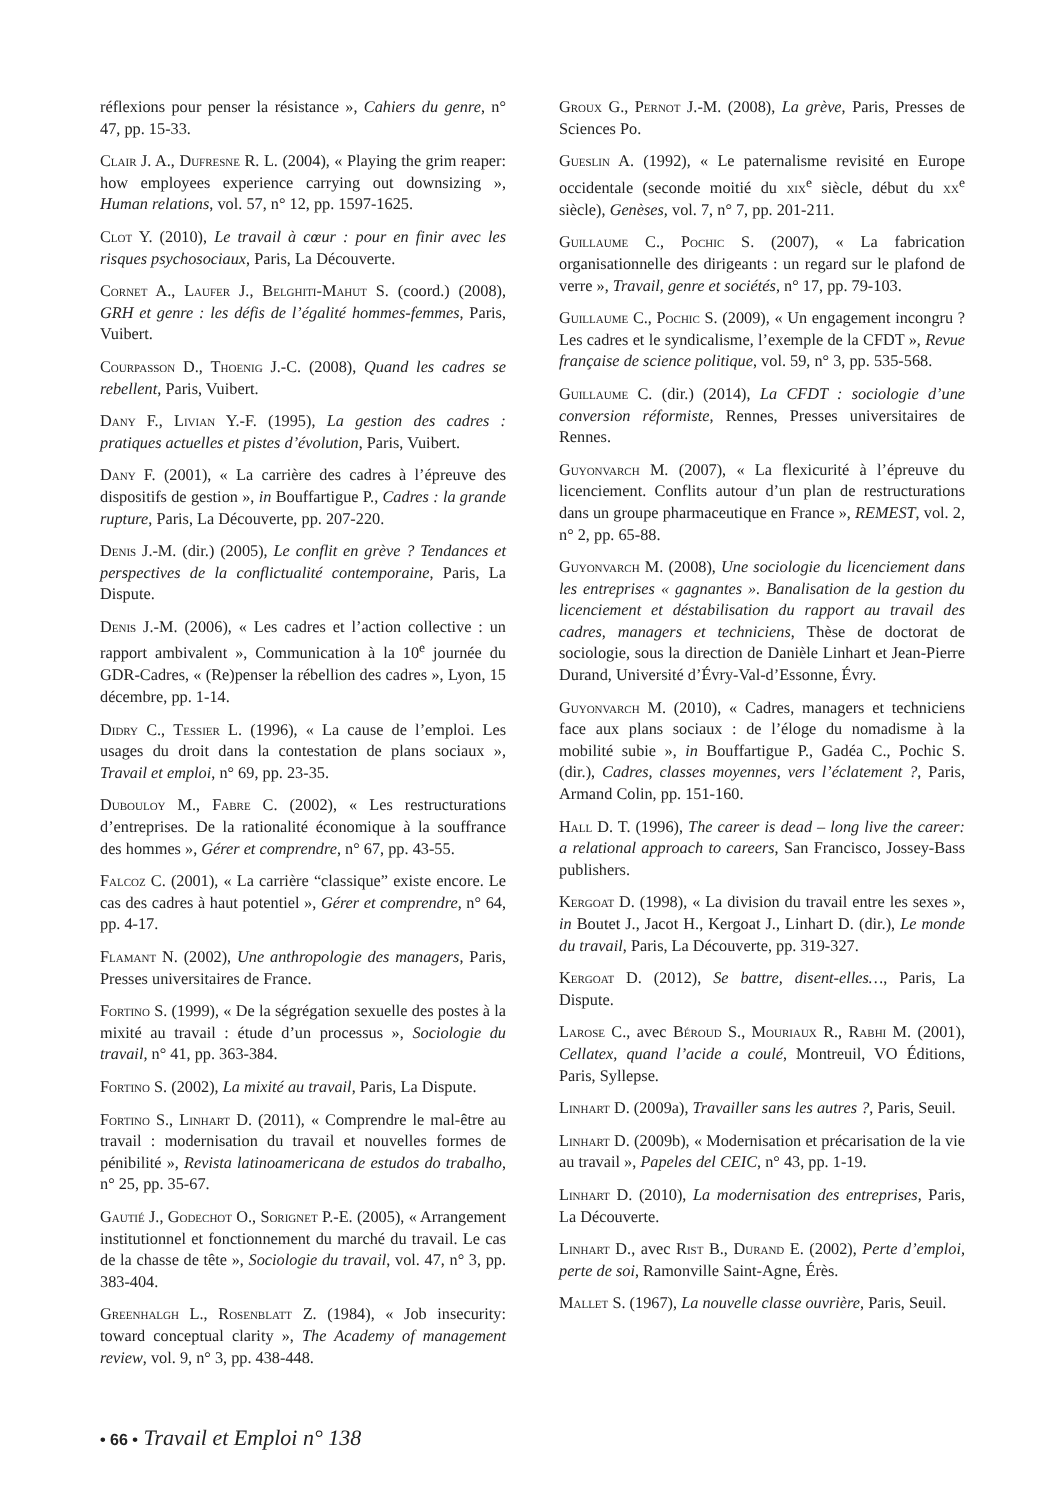réflexions pour penser la résistance », Cahiers du genre, n° 47, pp. 15-33.
Clair J. A., Dufresne R. L. (2004), « Playing the grim reaper: how employees experience carrying out downsizing », Human relations, vol. 57, n° 12, pp. 1597-1625.
Clot Y. (2010), Le travail à cœur : pour en finir avec les risques psychosociaux, Paris, La Découverte.
Cornet A., Laufer J., Belghiti-Mahut S. (coord.) (2008), GRH et genre : les défis de l’égalité hommes-femmes, Paris, Vuibert.
Courpasson D., Thoenig J.-C. (2008), Quand les cadres se rebellent, Paris, Vuibert.
Dany F., Livian Y.-F. (1995), La gestion des cadres : pratiques actuelles et pistes d’évolution, Paris, Vuibert.
Dany F. (2001), « La carrière des cadres à l’épreuve des dispositifs de gestion », in Bouffartigue P., Cadres : la grande rupture, Paris, La Découverte, pp. 207-220.
Denis J.-M. (dir.) (2005), Le conflit en grève ? Tendances et perspectives de la conflictualité contemporaine, Paris, La Dispute.
Denis J.-M. (2006), « Les cadres et l’action collective : un rapport ambivalent », Communication à la 10<sup>e</sup> journée du GDR-Cadres, « (Re)penser la rébellion des cadres », Lyon, 15 décembre, pp. 1-14.
Didry C., Tessier L. (1996), « La cause de l’emploi. Les usages du droit dans la contestation de plans sociaux », Travail et emploi, n° 69, pp. 23-35.
Dubouloy M., Fabre C. (2002), « Les restructurations d’entreprises. De la rationalité économique à la souffrance des hommes », Gérer et comprendre, n° 67, pp. 43-55.
Falcoz C. (2001), « La carrière “classique” existe encore. Le cas des cadres à haut potentiel », Gérer et comprendre, n° 64, pp. 4-17.
Flamant N. (2002), Une anthropologie des managers, Paris, Presses universitaires de France.
Fortino S. (1999), « De la ségrégation sexuelle des postes à la mixité au travail : étude d’un processus », Sociologie du travail, n° 41, pp. 363-384.
Fortino S. (2002), La mixité au travail, Paris, La Dispute.
Fortino S., Linhart D. (2011), « Comprendre le mal-être au travail : modernisation du travail et nouvelles formes de pénibilité », Revista latinoamericana de estudos do trabalho, n° 25, pp. 35-67.
Gautié J., Godechot O., Sorignet P.-E. (2005), « Arrangement institutionnel et fonctionnement du marché du travail. Le cas de la chasse de tête », Sociologie du travail, vol. 47, n° 3, pp. 383-404.
Greenhalgh L., Rosenblatt Z. (1984), « Job insecurity: toward conceptual clarity », The Academy of management review, vol. 9, n° 3, pp. 438-448.
Groux G., Pernot J.-M. (2008), La grève, Paris, Presses de Sciences Po.
Gueslin A. (1992), « Le paternalisme revisité en Europe occidentale (seconde moitié du xix<sup>e</sup> siècle, début du xx<sup>e</sup> siècle), Genèses, vol. 7, n° 7, pp. 201-211.
Guillaume C., Pochic S. (2007), « La fabrication organisationnelle des dirigeants : un regard sur le plafond de verre », Travail, genre et sociétés, n° 17, pp. 79-103.
Guillaume C., Pochic S. (2009), « Un engagement incongru ? Les cadres et le syndicalisme, l’exemple de la CFDT », Revue française de science politique, vol. 59, n° 3, pp. 535-568.
Guillaume C. (dir.) (2014), La CFDT : sociologie d’une conversion réformiste, Rennes, Presses universitaires de Rennes.
Guyonvarch M. (2007), « La flexicurité à l’épreuve du licenciement. Conflits autour d’un plan de restructurations dans un groupe pharmaceutique en France », REMEST, vol. 2, n° 2, pp. 65-88.
Guyonvarch M. (2008), Une sociologie du licenciement dans les entreprises « gagnantes ». Banalisation de la gestion du licenciement et déstabilisation du rapport au travail des cadres, managers et techniciens, Thèse de doctorat de sociologie, sous la direction de Danièle Linhart et Jean-Pierre Durand, Université d’Évry-Val-d’Essonne, Évry.
Guyonvarch M. (2010), « Cadres, managers et techniciens face aux plans sociaux : de l’éloge du nomadisme à la mobilité subie », in Bouffartigue P., Gadéa C., Pochic S. (dir.), Cadres, classes moyennes, vers l’éclatement ?, Paris, Armand Colin, pp. 151-160.
Hall D. T. (1996), The career is dead – long live the career: a relational approach to careers, San Francisco, Jossey-Bass publishers.
Kergoat D. (1998), « La division du travail entre les sexes », in Boutet J., Jacot H., Kergoat J., Linhart D. (dir.), Le monde du travail, Paris, La Découverte, pp. 319-327.
Kergoat D. (2012), Se battre, disent-elles…, Paris, La Dispute.
Larose C., avec Béroud S., Mouriaux R., Rabhi M. (2001), Cellatex, quand l’acide a coulé, Montreuil, VO Éditions, Paris, Syllepse.
Linhart D. (2009a), Travailler sans les autres ?, Paris, Seuil.
Linhart D. (2009b), « Modernisation et précarisation de la vie au travail », Papeles del CEIC, n° 43, pp. 1-19.
Linhart D. (2010), La modernisation des entreprises, Paris, La Découverte.
Linhart D., avec Rist B., Durand E. (2002), Perte d’emploi, perte de soi, Ramonville Saint-Agne, Érès.
Mallet S. (1967), La nouvelle classe ouvrière, Paris, Seuil.
• 66 • Travail et Emploi n° 138